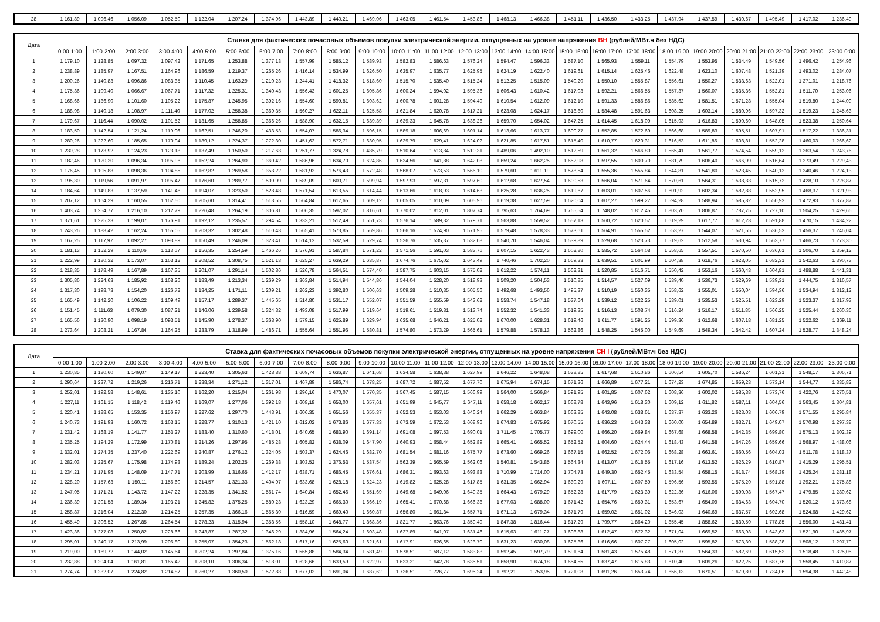| 28 | 1 161,89 | 1 096,46 | 1 056,09 | 1 052,50 | 1 122,04 | 1 207,24 | 1 374,96 | 1 443,89 | 1 440,21 | 1 469,06 | 1 463,05 | 1 461,54 | 1 453,86 | 1 468,13 | 1 466,38 | 1 451,11 | 1 436,50 | 1 433,25 | 1 437,94 | 1 437,59 | 1 430,67 | 1 495,49 | 1 417,02 | 1 236,49 |
| Дата | Ставка для фактических почасовых объемов покупки электрической энергии, отпущенных на уровне напряжения ВН (рублей/МВт.ч без НДС) | | | | | | | | | | | | | | | | | | | | | | | |
| --- | --- | --- | --- | --- | --- | --- | --- | --- | --- | --- | --- | --- | --- | --- | --- | --- | --- | --- | --- | --- | --- | --- | --- | --- |
| | 0:00-1:00 | 1:00-2:00 | 2:00-3:00 | 3:00-4:00 | 4:00-5:00 | 5:00-6:00 | 6:00-7:00 | 7:00-8:00 | 8:00-9:00 | 9:00-10:00 | 10:00-11:00 | 11:00-12:00 | 12:00-13:00 | 13:00-14:00 | 14:00-15:00 | 15:00-16:00 | 16:00-17:00 | 17:00-18:00 | 18:00-19:00 | 19:00-20:00 | 20:00-21:00 | 21:00-22:00 | 22:00-23:00 | 23:00-0:00 |
| 1 | 1 179,10 | 1 128,85 | 1 097,32 | 1 097,42 | 1 171,65 | 1 253,88 | 1 377,13 | 1 557,99 | 1 585,12 | 1 589,93 | 1 582,83 | 1 586,63 | 1 576,24 | 1 594,47 | 1 596,33 | 1 587,10 | 1 565,93 | 1 559,11 | 1 554,79 | 1 553,95 | 1 534,49 | 1 549,56 | 1 496,42 | 1 254,96 |
| 2 | 1 238,89 | 1 185,97 | 1 167,51 | 1 164,96 | 1 186,59 | 1 219,37 | 1 265,26 | 1 416,14 | 1 534,99 | 1 626,50 | 1 635,97 | 1 635,77 | 1 625,95 | 1 624,19 | 1 622,40 | 1 619,61 | 1 615,14 | 1 625,46 | 1 622,48 | 1 623,10 | 1 607,48 | 1 521,39 | 1 493,02 | 1 284,07 |
| 3 | 1 200,26 | 1 140,83 | 1 096,86 | 1 083,35 | 1 110,45 | 1 163,29 | 1 210,23 | 1 244,41 | 1 418,32 | 1 518,60 | 1 515,70 | 1 535,40 | 1 515,24 | 1 512,25 | 1 515,09 | 1 540,20 | 1 550,10 | 1 555,87 | 1 556,61 | 1 550,27 | 1 533,63 | 1 522,01 | 1 371,01 | 1 218,76 |
| 4 | 1 175,36 | 1 109,40 | 1 066,67 | 1 067,71 | 1 117,32 | 1 225,31 | 1 340,43 | 1 556,43 | 1 601,25 | 1 605,86 | 1 600,24 | 1 594,02 | 1 595,36 | 1 606,43 | 1 610,42 | 1 617,03 | 1 592,21 | 1 566,55 | 1 557,37 | 1 560,07 | 1 535,36 | 1 552,81 | 1 511,70 | 1 253,06 |
| 5 | 1 168,66 | 1 136,90 | 1 101,60 | 1 105,22 | 1 175,87 | 1 245,95 | 1 392,16 | 1 554,60 | 1 599,81 | 1 603,62 | 1 600,78 | 1 601,28 | 1 594,49 | 1 610,54 | 1 612,09 | 1 612,10 | 1 591,33 | 1 586,86 | 1 585,62 | 1 581,51 | 1 571,28 | 1 555,04 | 1 519,80 | 1 244,09 |
| 6 | 1 188,98 | 1 140,18 | 1 108,97 | 1 111,40 | 1 177,02 | 1 258,38 | 1 369,35 | 1 560,27 | 1 622,11 | 1 625,58 | 1 621,84 | 1 620,78 | 1 617,21 | 1 623,08 | 1 624,17 | 1 618,80 | 1 584,48 | 1 591,63 | 1 608,25 | 1 603,14 | 1 580,96 | 1 597,32 | 1 519,23 | 1 245,63 |
| 7 | 1 179,67 | 1 116,44 | 1 090,02 | 1 101,52 | 1 131,65 | 1 258,85 | 1 366,26 | 1 588,90 | 1 632,15 | 1 639,39 | 1 639,33 | 1 645,78 | 1 638,26 | 1 659,70 | 1 654,02 | 1 647,25 | 1 614,45 | 1 618,09 | 1 615,93 | 1 616,83 | 1 590,60 | 1 648,05 | 1 523,38 | 1 250,64 |
| 8 | 1 183,50 | 1 142,54 | 1 121,24 | 1 119,06 | 1 162,51 | 1 246,20 | 1 433,53 | 1 554,07 | 1 586,34 | 1 596,15 | 1 589,18 | 1 606,69 | 1 601,14 | 1 613,66 | 1 613,77 | 1 600,77 | 1 552,85 | 1 572,69 | 1 566,68 | 1 589,83 | 1 595,51 | 1 607,91 | 1 517,22 | 1 386,31 |
| 9 | 1 280,26 | 1 222,60 | 1 185,65 | 1 170,94 | 1 189,12 | 1 224,37 | 1 272,30 | 1 451,62 | 1 572,71 | 1 630,95 | 1 629,79 | 1 629,41 | 1 624,02 | 1 621,85 | 1 617,51 | 1 615,40 | 1 610,77 | 1 620,31 | 1 616,53 | 1 611,86 | 1 608,81 | 1 552,28 | 1 460,03 | 1 266,62 |
| 10 | 1 230,28 | 1 173,92 | 1 124,23 | 1 123,18 | 1 137,49 | 1 150,50 | 1 217,63 | 1 251,77 | 1 324,78 | 1 485,79 | 1 510,64 | 1 513,84 | 1 510,31 | 1 489,06 | 1 492,10 | 1 512,59 | 1 561,32 | 1 566,80 | 1 565,41 | 1 561,77 | 1 574,54 | 1 559,12 | 1 363,54 | 1 243,76 |
| 11 | 1 182,46 | 1 120,20 | 1 096,34 | 1 095,96 | 1 152,24 | 1 264,90 | 1 360,42 | 1 586,96 | 1 634,70 | 1 624,86 | 1 634,56 | 1 641,88 | 1 642,08 | 1 659,24 | 1 662,25 | 1 652,98 | 1 597,55 | 1 600,70 | 1 581,79 | 1 606,40 | 1 566,99 | 1 516,64 | 1 373,49 | 1 229,43 |
| 12 | 1 176,45 | 1 105,88 | 1 098,36 | 1 104,85 | 1 162,82 | 1 269,58 | 1 353,22 | 1 581,93 | 1 576,43 | 1 572,48 | 1 568,07 | 1 573,53 | 1 566,10 | 1 579,60 | 1 611,19 | 1 578,54 | 1 555,36 | 1 555,84 | 1 544,81 | 1 541,80 | 1 523,45 | 1 540,13 | 1 340,46 | 1 224,13 |
| 13 | 1 195,30 | 1 119,56 | 1 091,97 | 1 095,47 | 1 176,60 | 1 289,77 | 1 509,99 | 1 589,09 | 1 600,71 | 1 599,94 | 1 597,93 | 1 597,31 | 1 597,60 | 1 612,68 | 1 627,54 | 1 600,53 | 1 566,04 | 1 571,64 | 1 570,61 | 1 564,31 | 1 538,33 | 1 515,72 | 1 428,10 | 1 228,87 |
| 14 | 1 184,64 | 1 149,83 | 1 137,59 | 1 141,46 | 1 194,07 | 1 323,50 | 1 528,48 | 1 571,54 | 1 613,55 | 1 614,44 | 1 613,66 | 1 618,93 | 1 614,63 | 1 625,28 | 1 636,25 | 1 619,67 | 1 603,01 | 1 607,56 | 1 601,92 | 1 602,34 | 1 582,88 | 1 552,95 | 1 468,37 | 1 321,93 |
| 15 | 1 207,12 | 1 164,29 | 1 160,55 | 1 162,50 | 1 205,60 | 1 314,41 | 1 513,55 | 1 564,84 | 1 617,65 | 1 609,12 | 1 605,05 | 1 610,09 | 1 605,96 | 1 619,38 | 1 627,59 | 1 620,04 | 1 607,27 | 1 599,27 | 1 594,28 | 1 588,94 | 1 585,82 | 1 550,93 | 1 472,93 | 1 377,87 |
| 16 | 1 403,74 | 1 254,77 | 1 216,10 | 1 212,79 | 1 226,48 | 1 264,19 | 1 306,81 | 1 506,35 | 1 597,02 | 1 816,61 | 1 770,02 | 1 812,01 | 1 807,74 | 1 795,63 | 1 764,69 | 1 765,54 | 1 748,02 | 1 812,45 | 1 803,70 | 1 806,87 | 1 787,75 | 1 727,10 | 1 504,25 | 1 429,66 |
| 17 | 1 371,61 | 1 225,33 | 1 199,07 | 1 176,91 | 1 192,12 | 1 235,57 | 1 294,54 | 1 333,21 | 1 512,49 | 1 551,73 | 1 576,14 | 1 589,32 | 1 579,71 | 1 563,88 | 1 559,52 | 1 557,13 | 1 560,72 | 1 620,57 | 1 619,29 | 1 617,77 | 1 612,23 | 1 591,88 | 1 470,15 | 1 434,22 |
| 18 | 1 243,26 | 1 188,42 | 1 162,24 | 1 155,05 | 1 203,32 | 1 302,48 | 1 510,43 | 1 565,41 | 1 573,85 | 1 569,86 | 1 566,16 | 1 574,90 | 1 571,95 | 1 579,48 | 1 578,33 | 1 573,61 | 1 564,91 | 1 555,52 | 1 553,27 | 1 544,07 | 1 521,55 | 1 536,53 | 1 456,37 | 1 246,04 |
| 19 | 1 167,25 | 1 117,97 | 1 092,27 | 1 093,89 | 1 150,49 | 1 246,09 | 1 323,41 | 1 514,13 | 1 532,59 | 1 529,74 | 1 526,76 | 1 535,37 | 1 532,08 | 1 540,70 | 1 546,04 | 1 539,89 | 1 529,68 | 1 523,73 | 1 519,62 | 1 512,58 | 1 530,94 | 1 563,77 | 1 466,73 | 1 273,30 |
| 20 | 1 181,13 | 1 152,29 | 1 110,06 | 1 113,67 | 1 156,35 | 1 254,59 | 1 466,26 | 1 576,91 | 1 587,84 | 1 571,22 | 1 571,56 | 1 591,03 | 1 583,76 | 1 607,15 | 1 622,43 | 1 602,80 | 1 585,72 | 1 564,08 | 1 558,65 | 1 557,51 | 1 570,50 | 1 636,01 | 1 506,70 | 1 359,12 |
| 21 | 1 222,99 | 1 180,32 | 1 173,07 | 1 163,12 | 1 208,52 | 1 308,75 | 1 521,13 | 1 625,27 | 1 639,29 | 1 635,87 | 1 674,76 | 1 675,02 | 1 643,49 | 1 740,46 | 1 702,20 | 1 669,33 | 1 639,51 | 1 601,99 | 1 604,38 | 1 618,76 | 1 628,05 | 1 682,31 | 1 542,63 | 1 390,73 |
| 22 | 1 218,35 | 1 178,49 | 1 167,89 | 1 167,35 | 1 201,07 | 1 291,14 | 1 502,86 | 1 526,78 | 1 564,51 | 1 574,40 | 1 587,75 | 1 603,15 | 1 575,02 | 1 612,22 | 1 574,11 | 1 562,31 | 1 520,85 | 1 516,71 | 1 550,42 | 1 553,16 | 1 560,43 | 1 604,81 | 1 488,88 | 1 441,31 |
| 23 | 1 305,86 | 1 224,63 | 1 185,92 | 1 168,26 | 1 183,49 | 1 213,34 | 1 269,29 | 1 363,84 | 1 514,94 | 1 544,86 | 1 544,04 | 1 528,20 | 1 518,93 | 1 509,20 | 1 504,53 | 1 510,85 | 1 514,57 | 1 527,09 | 1 539,40 | 1 536,73 | 1 529,69 | 1 539,31 | 1 444,75 | 1 316,57 |
| 24 | 1 317,30 | 1 198,73 | 1 154,20 | 1 126,72 | 1 134,25 | 1 171,11 | 1 209,21 | 1 262,23 | 1 392,80 | 1 506,63 | 1 509,28 | 1 510,35 | 1 505,56 | 1 492,68 | 1 493,56 | 1 495,37 | 1 510,19 | 1 550,35 | 1 558,62 | 1 555,01 | 1 550,04 | 1 594,36 | 1 534,94 | 1 312,12 |
| 25 | 1 165,49 | 1 142,20 | 1 106,22 | 1 109,49 | 1 157,17 | 1 289,37 | 1 445,65 | 1 514,80 | 1 531,17 | 1 552,07 | 1 551,59 | 1 555,59 | 1 543,62 | 1 558,74 | 1 547,18 | 1 537,64 | 1 539,12 | 1 522,25 | 1 539,01 | 1 535,53 | 1 525,51 | 1 623,29 | 1 523,37 | 1 317,93 |
| 26 | 1 151,45 | 1 111,63 | 1 079,30 | 1 087,21 | 1 146,06 | 1 239,58 | 1 324,32 | 1 493,08 | 1 517,99 | 1 519,64 | 1 519,61 | 1 519,81 | 1 513,74 | 1 552,32 | 1 541,33 | 1 519,35 | 1 516,13 | 1 508,74 | 1 516,24 | 1 516,17 | 1 511,85 | 1 566,25 | 1 525,44 | 1 260,36 |
| 27 | 1 165,56 | 1 130,90 | 1 098,19 | 1 093,51 | 1 145,90 | 1 278,37 | 1 368,90 | 1 579,15 | 1 625,89 | 1 629,94 | 1 635,68 | 1 646,21 | 1 625,02 | 1 670,00 | 1 628,31 | 1 619,46 | 1 611,77 | 1 591,25 | 1 599,36 | 1 612,68 | 1 607,18 | 1 681,25 | 1 522,62 | 1 369,11 |
| 28 | 1 273,64 | 1 208,21 | 1 167,84 | 1 164,25 | 1 233,79 | 1 318,99 | 1 486,71 | 1 555,64 | 1 551,96 | 1 580,81 | 1 574,80 | 1 573,29 | 1 565,61 | 1 579,88 | 1 578,13 | 1 562,86 | 1 548,25 | 1 545,00 | 1 549,69 | 1 549,34 | 1 542,42 | 1 607,24 | 1 528,77 | 1 348,24 |
| Дата | Ставка для фактических почасовых объемов покупки электрической энергии, отпущенных на уровне напряжения СН I (рублей/МВт.ч без НДС) | | | | | | | | | | | | | | | | | | | | | | | |
| --- | --- | --- | --- | --- | --- | --- | --- | --- | --- | --- | --- | --- | --- | --- | --- | --- | --- | --- | --- | --- | --- | --- | --- | --- |
| | 0:00-1:00 | 1:00-2:00 | 2:00-3:00 | 3:00-4:00 | 4:00-5:00 | 5:00-6:00 | 6:00-7:00 | 7:00-8:00 | 8:00-9:00 | 9:00-10:00 | 10:00-11:00 | 11:00-12:00 | 12:00-13:00 | 13:00-14:00 | 14:00-15:00 | 15:00-16:00 | 16:00-17:00 | 17:00-18:00 | 18:00-19:00 | 19:00-20:00 | 20:00-21:00 | 21:00-22:00 | 22:00-23:00 | 23:00-0:00 |
| 1 | 1 230,85 | 1 180,60 | 1 149,07 | 1 149,17 | 1 223,40 | 1 305,63 | 1 428,88 | 1 609,74 | 1 636,87 | 1 641,68 | 1 634,58 | 1 638,38 | 1 627,99 | 1 646,22 | 1 648,08 | 1 638,85 | 1 617,68 | 1 610,86 | 1 606,54 | 1 605,70 | 1 586,24 | 1 601,31 | 1 548,17 | 1 306,71 |
| 2 | 1 290,64 | 1 237,72 | 1 219,26 | 1 216,71 | 1 238,34 | 1 271,12 | 1 317,01 | 1 467,89 | 1 586,74 | 1 678,25 | 1 687,72 | 1 687,52 | 1 677,70 | 1 675,94 | 1 674,15 | 1 671,36 | 1 666,89 | 1 677,21 | 1 674,23 | 1 674,85 | 1 659,23 | 1 573,14 | 1 544,77 | 1 335,82 |
| 3 | 1 252,01 | 1 192,58 | 1 148,61 | 1 135,10 | 1 162,20 | 1 215,04 | 1 261,98 | 1 296,16 | 1 470,07 | 1 570,35 | 1 567,45 | 1 587,15 | 1 566,99 | 1 564,00 | 1 566,84 | 1 591,95 | 1 601,85 | 1 607,62 | 1 608,36 | 1 602,02 | 1 585,38 | 1 573,76 | 1 422,76 | 1 270,51 |
| 4 | 1 227,11 | 1 161,15 | 1 118,42 | 1 119,46 | 1 169,07 | 1 277,06 | 1 392,18 | 1 608,18 | 1 653,00 | 1 657,61 | 1 651,99 | 1 645,77 | 1 647,11 | 1 658,18 | 1 662,17 | 1 668,78 | 1 643,96 | 1 618,30 | 1 609,12 | 1 611,82 | 1 587,11 | 1 604,56 | 1 563,45 | 1 304,81 |
| 5 | 1 220,41 | 1 188,65 | 1 153,35 | 1 156,97 | 1 227,62 | 1 297,70 | 1 443,91 | 1 606,35 | 1 651,56 | 1 655,37 | 1 652,53 | 1 653,03 | 1 646,24 | 1 662,29 | 1 663,84 | 1 663,85 | 1 643,08 | 1 638,61 | 1 637,37 | 1 633,26 | 1 623,03 | 1 606,79 | 1 571,55 | 1 295,84 |
| 6 | 1 240,73 | 1 191,93 | 1 160,72 | 1 163,15 | 1 228,77 | 1 310,13 | 1 421,10 | 1 612,02 | 1 673,86 | 1 677,33 | 1 673,59 | 1 672,53 | 1 668,96 | 1 674,83 | 1 675,92 | 1 670,55 | 1 636,23 | 1 643,38 | 1 660,00 | 1 654,89 | 1 632,71 | 1 649,07 | 1 570,98 | 1 297,38 |
| 7 | 1 231,42 | 1 168,19 | 1 141,77 | 1 153,27 | 1 183,40 | 1 310,60 | 1 418,01 | 1 640,65 | 1 683,90 | 1 691,14 | 1 691,08 | 1 697,53 | 1 690,01 | 1 711,45 | 1 705,77 | 1 699,00 | 1 666,20 | 1 669,84 | 1 667,68 | 1 668,58 | 1 642,35 | 1 699,80 | 1 575,13 | 1 302,39 |
| 8 | 1 235,25 | 1 194,29 | 1 172,99 | 1 170,81 | 1 214,26 | 1 297,95 | 1 485,28 | 1 605,82 | 1 638,09 | 1 647,90 | 1 640,93 | 1 658,44 | 1 652,89 | 1 665,41 | 1 665,52 | 1 652,52 | 1 604,60 | 1 624,44 | 1 618,43 | 1 641,58 | 1 647,26 | 1 659,66 | 1 568,97 | 1 438,06 |
| 9 | 1 332,01 | 1 274,35 | 1 237,40 | 1 222,69 | 1 240,87 | 1 276,12 | 1 324,05 | 1 503,37 | 1 624,46 | 1 682,70 | 1 681,54 | 1 681,16 | 1 675,77 | 1 673,60 | 1 669,26 | 1 667,15 | 1 662,52 | 1 672,06 | 1 668,28 | 1 663,61 | 1 660,56 | 1 604,03 | 1 511,78 | 1 318,37 |
| 10 | 1 282,03 | 1 225,67 | 1 175,98 | 1 174,93 | 1 189,24 | 1 202,25 | 1 269,38 | 1 303,52 | 1 376,53 | 1 537,54 | 1 562,39 | 1 565,59 | 1 562,06 | 1 540,81 | 1 543,85 | 1 564,34 | 1 613,07 | 1 618,55 | 1 617,16 | 1 613,52 | 1 626,29 | 1 610,87 | 1 415,29 | 1 295,51 |
| 11 | 1 234,21 | 1 171,95 | 1 148,09 | 1 147,71 | 1 203,99 | 1 316,65 | 1 412,17 | 1 638,71 | 1 686,45 | 1 676,61 | 1 686,31 | 1 693,63 | 1 693,83 | 1 710,99 | 1 714,00 | 1 704,73 | 1 649,30 | 1 652,45 | 1 633,54 | 1 658,15 | 1 618,74 | 1 568,39 | 1 425,24 | 1 281,18 |
| 12 | 1 228,20 | 1 157,63 | 1 150,11 | 1 156,60 | 1 214,57 | 1 321,33 | 1 404,97 | 1 633,68 | 1 628,18 | 1 624,23 | 1 619,82 | 1 625,28 | 1 617,85 | 1 631,35 | 1 662,94 | 1 630,29 | 1 607,11 | 1 607,59 | 1 596,56 | 1 593,55 | 1 575,20 | 1 591,88 | 1 392,21 | 1 275,88 |
| 13 | 1 247,05 | 1 171,31 | 1 143,72 | 1 147,22 | 1 228,35 | 1 341,52 | 1 561,74 | 1 640,84 | 1 652,46 | 1 651,69 | 1 649,68 | 1 649,06 | 1 649,35 | 1 664,43 | 1 679,29 | 1 652,28 | 1 617,79 | 1 623,39 | 1 622,36 | 1 616,06 | 1 590,08 | 1 567,47 | 1 479,85 | 1 280,62 |
| 14 | 1 236,39 | 1 201,58 | 1 189,34 | 1 193,21 | 1 245,82 | 1 375,25 | 1 580,23 | 1 623,29 | 1 665,30 | 1 666,19 | 1 665,41 | 1 670,68 | 1 666,38 | 1 677,03 | 1 688,00 | 1 671,42 | 1 654,76 | 1 659,31 | 1 653,67 | 1 654,09 | 1 634,63 | 1 604,70 | 1 520,12 | 1 373,68 |
| 15 | 1 258,87 | 1 216,04 | 1 212,30 | 1 214,25 | 1 257,35 | 1 366,16 | 1 565,30 | 1 616,59 | 1 669,40 | 1 660,87 | 1 656,80 | 1 661,84 | 1 657,71 | 1 671,13 | 1 679,34 | 1 671,79 | 1 659,02 | 1 651,02 | 1 646,03 | 1 640,69 | 1 637,57 | 1 602,68 | 1 524,68 | 1 429,62 |
| 16 | 1 455,49 | 1 306,52 | 1 267,85 | 1 264,54 | 1 278,23 | 1 315,94 | 1 358,56 | 1 558,10 | 1 648,77 | 1 868,36 | 1 821,77 | 1 863,76 | 1 859,49 | 1 847,38 | 1 816,44 | 1 817,29 | 1 799,77 | 1 864,20 | 1 855,45 | 1 858,62 | 1 839,50 | 1 778,85 | 1 556,00 | 1 481,41 |
| 17 | 1 423,36 | 1 277,08 | 1 250,82 | 1 228,66 | 1 243,87 | 1 287,32 | 1 346,29 | 1 384,96 | 1 564,24 | 1 603,48 | 1 627,89 | 1 641,07 | 1 631,46 | 1 615,63 | 1 611,27 | 1 608,88 | 1 612,47 | 1 672,32 | 1 671,04 | 1 669,52 | 1 663,98 | 1 643,63 | 1 521,90 | 1 485,97 |
| 18 | 1 295,01 | 1 240,17 | 1 213,99 | 1 206,80 | 1 255,07 | 1 354,23 | 1 562,18 | 1 617,16 | 1 625,60 | 1 621,61 | 1 617,91 | 1 626,65 | 1 623,70 | 1 631,23 | 1 630,08 | 1 625,36 | 1 616,66 | 1 607,27 | 1 605,02 | 1 595,82 | 1 573,30 | 1 588,28 | 1 508,12 | 1 297,79 |
| 19 | 1 219,00 | 1 169,72 | 1 144,02 | 1 145,64 | 1 202,24 | 1 297,84 | 1 375,16 | 1 565,88 | 1 584,34 | 1 581,49 | 1 578,51 | 1 587,12 | 1 583,83 | 1 592,45 | 1 597,79 | 1 591,64 | 1 581,43 | 1 575,48 | 1 571,37 | 1 564,33 | 1 582,69 | 1 615,52 | 1 518,48 | 1 325,05 |
| 20 | 1 232,88 | 1 204,04 | 1 161,81 | 1 165,42 | 1 208,10 | 1 306,34 | 1 518,01 | 1 628,66 | 1 639,59 | 1 622,97 | 1 623,31 | 1 642,78 | 1 635,51 | 1 658,90 | 1 674,18 | 1 654,55 | 1 637,47 | 1 615,83 | 1 610,40 | 1 609,26 | 1 622,25 | 1 687,76 | 1 558,45 | 1 410,87 |
| 21 | 1 274,74 | 1 232,07 | 1 224,82 | 1 214,87 | 1 260,27 | 1 360,50 | 1 572,88 | 1 677,02 | 1 691,04 | 1 687,62 | 1 726,51 | 1 726,77 | 1 695,24 | 1 792,21 | 1 753,95 | 1 721,08 | 1 691,26 | 1 653,74 | 1 656,13 | 1 670,51 | 1 679,80 | 1 734,06 | 1 594,38 | 1 442,48 |